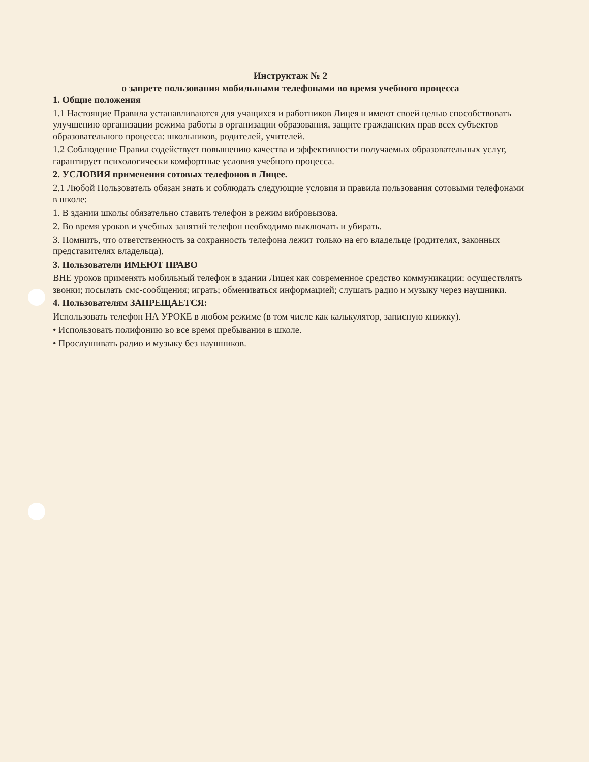Инструктаж № 2
о запрете пользования мобильными телефонами во время учебного процесса
1. Общие положения
1.1 Настоящие Правила устанавливаются для учащихся и работников Лицея и имеют своей целью способствовать улучшению организации режима работы в организации образования, защите гражданских прав всех субъектов образовательного процесса: школьников, родителей, учителей.
1.2 Соблюдение Правил содействует повышению качества и эффективности получаемых образовательных услуг, гарантирует психологически комфортные условия учебного процесса.
2. УСЛОВИЯ применения сотовых телефонов в Лицее.
2.1 Любой Пользователь обязан знать и соблюдать следующие условия и правила пользования сотовыми телефонами в школе:
1. В здании школы обязательно ставить телефон в режим вибровызова.
2. Во время уроков и учебных занятий телефон необходимо выключать и убирать.
3. Помнить, что ответственность за сохранность телефона лежит только на его владельце (родителях, законных представителях владельца).
3. Пользователи ИМЕЮТ ПРАВО
ВНЕ уроков применять мобильный телефон в здании Лицея как современное средство коммуникации: осуществлять звонки; посылать смс-сообщения; играть; обмениваться информацией; слушать радио и музыку через наушники.
4. Пользователям ЗАПРЕЩАЕТСЯ:
Использовать телефон НА УРОКЕ в любом режиме (в том числе как калькулятор, записную книжку).
• Использовать полифонию во все время пребывания в школе.
• Прослушивать радио и музыку без наушников.